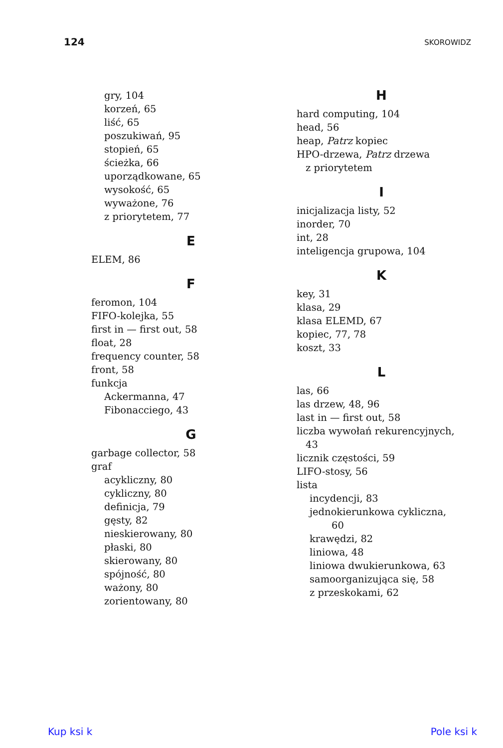124 SKOROWIDZ
gry, 104
korzeń, 65
liść, 65
poszukiwań, 95
stopień, 65
ścieżka, 66
uporządkowane, 65
wysokość, 65
wyważone, 76
z priorytetem, 77
E
ELEM, 86
F
feromon, 104
FIFO-kolejka, 55
first in — first out, 58
float, 28
frequency counter, 58
front, 58
funkcja
Ackermanna, 47
Fibonacciego, 43
G
garbage collector, 58
graf
acykliczny, 80
cykliczny, 80
definicja, 79
gęsty, 82
nieskierowany, 80
płaski, 80
skierowany, 80
spójność, 80
ważony, 80
zorientowany, 80
H
hard computing, 104
head, 56
heap, Patrz kopiec
HPO-drzewa, Patrz drzewa
z priorytetem
I
inicjalizacja listy, 52
inorder, 70
int, 28
inteligencja grupowa, 104
K
key, 31
klasa, 29
klasa ELEMD, 67
kopiec, 77, 78
koszt, 33
L
las, 66
las drzew, 48, 96
last in — first out, 58
liczba wywołań rekurencyjnych,
43
licznik częstości, 59
LIFO-stosy, 56
lista
incydencji, 83
jednokierunkowa cykliczna,
60
krawędzi, 82
liniowa, 48
liniowa dwukierunkowa, 63
samoorganizująca się, 58
z przeskokami, 62
Kup ksi k Pole ksi k